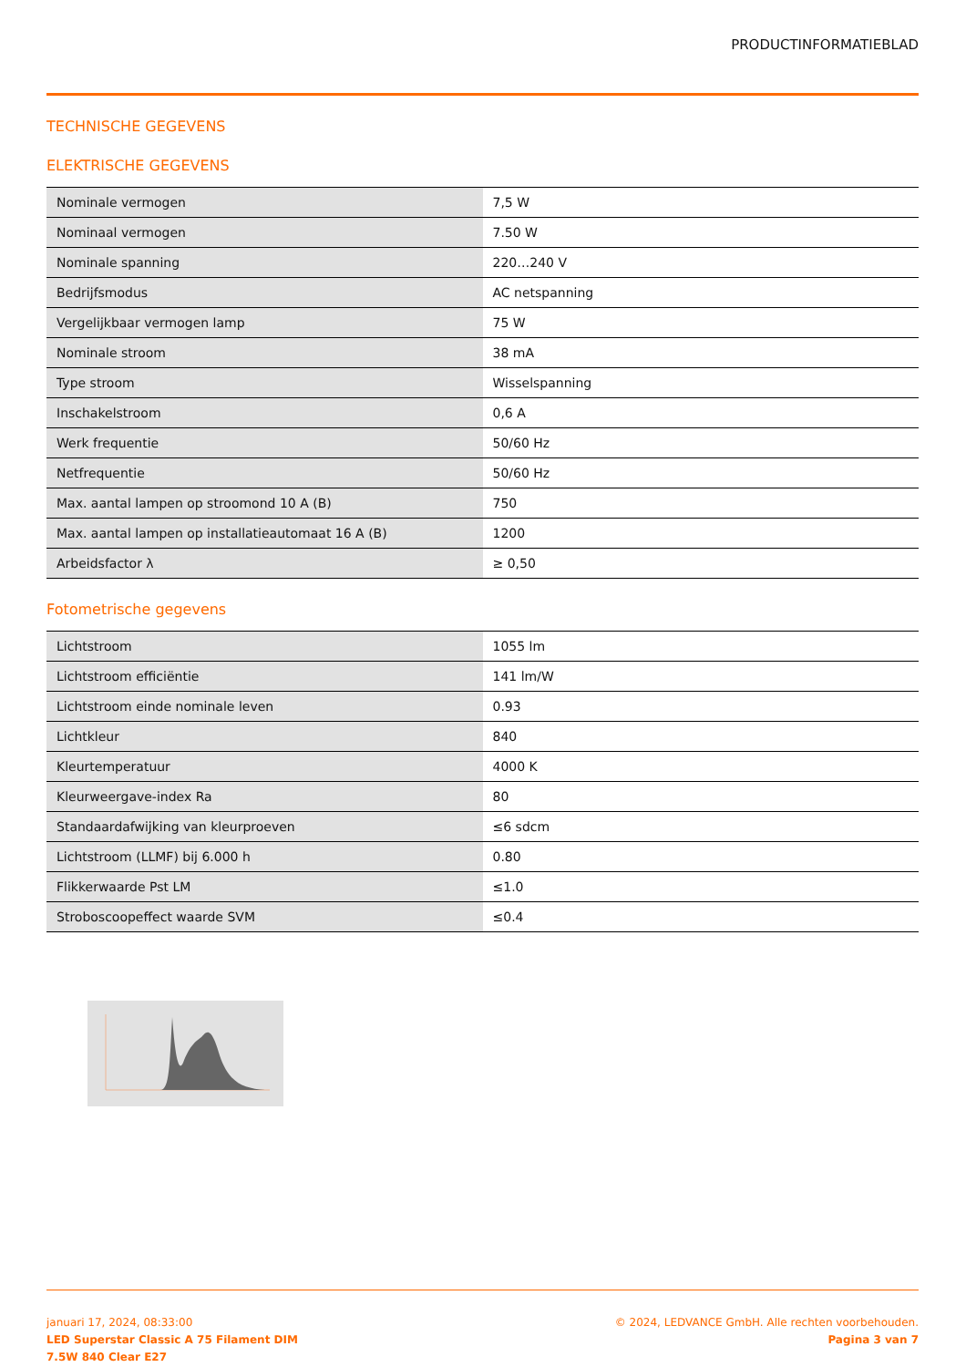PRODUCTINFORMATIEBLAD
TECHNISCHE GEGEVENS
ELEKTRISCHE GEGEVENS
| Nominale vermogen | 7,5 W |
| Nominaal vermogen | 7.50 W |
| Nominale spanning | 220…240 V |
| Bedrijfsmodus | AC netspanning |
| Vergelijkbaar vermogen lamp | 75 W |
| Nominale stroom | 38 mA |
| Type stroom | Wisselspanning |
| Inschakelstroom | 0,6 A |
| Werk frequentie | 50/60 Hz |
| Netfrequentie | 50/60 Hz |
| Max. aantal lampen op stroomond 10 A (B) | 750 |
| Max. aantal lampen op installatieautomaat 16 A (B) | 1200 |
| Arbeidsfactor λ | ≥ 0,50 |
Fotometrische gegevens
| Lichtstroom | 1055 lm |
| Lichtstroom efficiëntie | 141 lm/W |
| Lichtstroom einde nominale leven | 0.93 |
| Lichtkleur | 840 |
| Kleurtemperatuur | 4000 K |
| Kleurweergave-index Ra | 80 |
| Standaardafwijking van kleurproeven | ≤6 sdcm |
| Lichtstroom (LLMF) bij 6.000 h | 0.80 |
| Flikkerwaarde Pst LM | ≤1.0 |
| Stroboscoopeffect waarde SVM | ≤0.4 |
januari 17, 2024, 08:33:00
LED Superstar Classic A 75 Filament DIM
7.5W 840 Clear E27
© 2024, LEDVANCE GmbH. Alle rechten voorbehouden.
Pagina 3 van 7